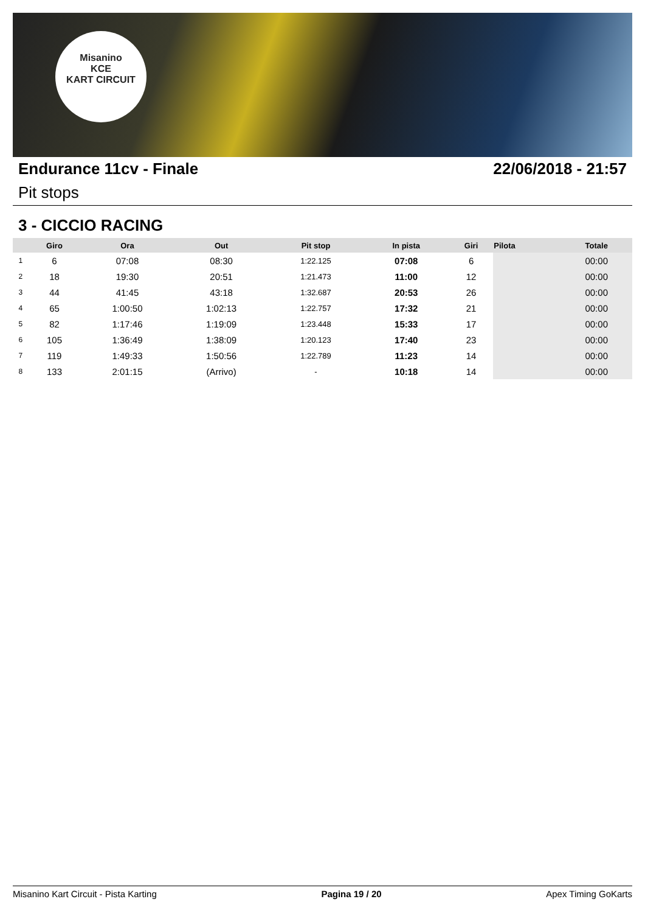Misanino
KCE
KART CIRCUIT
Endurance 11cv - Finale 22/06/2018 - 21:57
Pit stops
3 - CICCIO RACING
| | Giro | Ora | Out | Pit stop | In pista | Giri | Pilota | Totale |
| --- | --- | --- | --- | --- | --- | --- | --- | --- |
| 1 | 6 | 07:08 | 08:30 | 1:22.125 | 07:08 | 6 | | 00:00 |
| 2 | 18 | 19:30 | 20:51 | 1:21.473 | 11:00 | 12 | | 00:00 |
| 3 | 44 | 41:45 | 43:18 | 1:32.687 | 20:53 | 26 | | 00:00 |
| 4 | 65 | 1:00:50 | 1:02:13 | 1:22.757 | 17:32 | 21 | | 00:00 |
| 5 | 82 | 1:17:46 | 1:19:09 | 1:23.448 | 15:33 | 17 | | 00:00 |
| 6 | 105 | 1:36:49 | 1:38:09 | 1:20.123 | 17:40 | 23 | | 00:00 |
| 7 | 119 | 1:49:33 | 1:50:56 | 1:22.789 | 11:23 | 14 | | 00:00 |
| 8 | 133 | 2:01:15 | (Arrivo) | - | 10:18 | 14 | | 00:00 |
Misanino Kart Circuit - Pista Karting Pagina 19 / 20 Apex Timing GoKarts